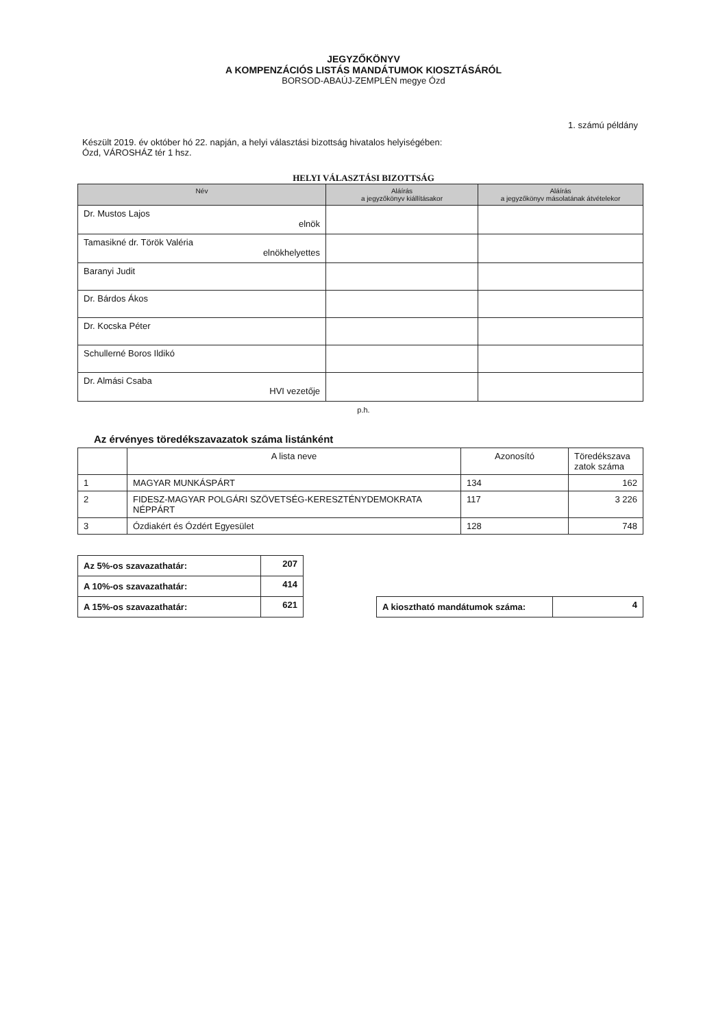JEGYZŐKÖNYV
A KOMPENZÁCIÓS LISTÁS MANDÁTUMOK KIOSZTÁSÁRÓL
BORSOD-ABAÚJ-ZEMPLÉN megye Ózd
1. számú példány
Készült 2019. év október hó 22. napján, a helyi választási bizottság hivatalos helyiségében:
Ózd, VÁROSHÁZ tér 1 hsz.
HELYI VÁLASZTÁSI BIZOTTSÁG
| Név | Aláírás a jegyzőkönyv kiállításakor | Aláírás a jegyzőkönyv másolatának átvételekor |
| --- | --- | --- |
| Dr. Mustos Lajos elnök | | |
| Tamasikné dr. Török Valéria elnökhelyettes | | |
| Baranyi Judit | | |
| Dr. Bárdos Ákos | | |
| Dr. Kocska Péter | | |
| Schullerné Boros Ildikó | | |
| Dr. Almási Csaba HVI vezetője | | |
p.h.
Az érvényes töredékszavazatok száma listánként
| | A lista neve | Azonosító | Töredékszava zatok száma |
| 1 | MAGYAR MUNKÁSPÁRT | 134 | 162 |
| 2 | FIDESZ-MAGYAR POLGÁRI SZÖVETSÉG-KERESZTÉNYDEMOKRATA NÉPPÁRT | 117 | 3 226 |
| 3 | Ózdiakért és Ózdért Egyesület | 128 | 748 |
| Az 5%-os szavazathatár: | 207 |
| A 10%-os szavazathatár: | 414 |
| A 15%-os szavazathatár: | 621 |
| A kiosztható mandátumok száma: | 4 |